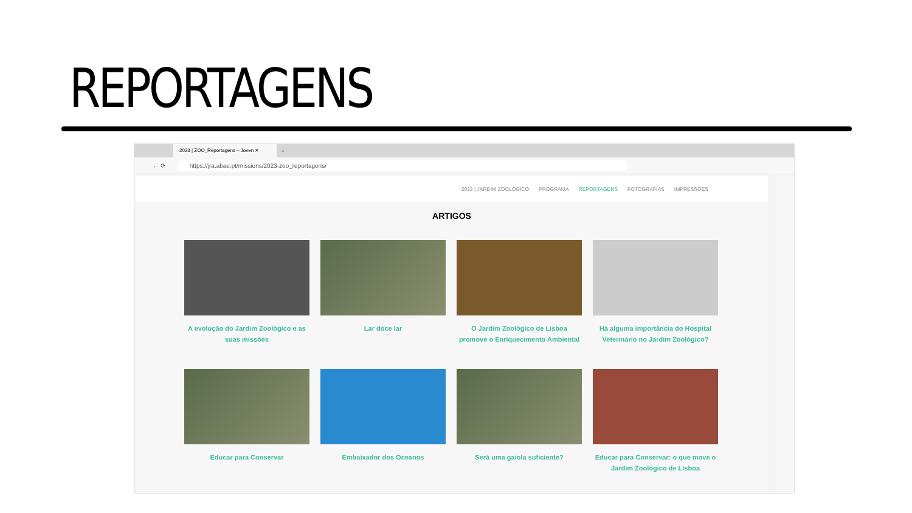REPORTAGENS
2023 | ZOO_Reportagens – Joven ✕
+
← ⟳
https://jra.abae.pt/missions/2023-zoo_reportagens/
2023 | JARDIM ZOOLÓGICO PROGRAMA REPORTAGENS FOTOGRAFIAS IMPRESSÕES
ARTIGOS
A evolução do Jardim Zoológico e as suas missões
Lar doce lar
O Jardim Zoológico de Lisboa promove o Enriquecimento Ambiental
Há alguma importância do Hospital Veterinário no Jardim Zoológico?
Educar para Conservar
Embaixador dos Oceanos
Será uma gaiola suficiente?
Educar para Conservar: o que move o Jardim Zoológico de Lisboa